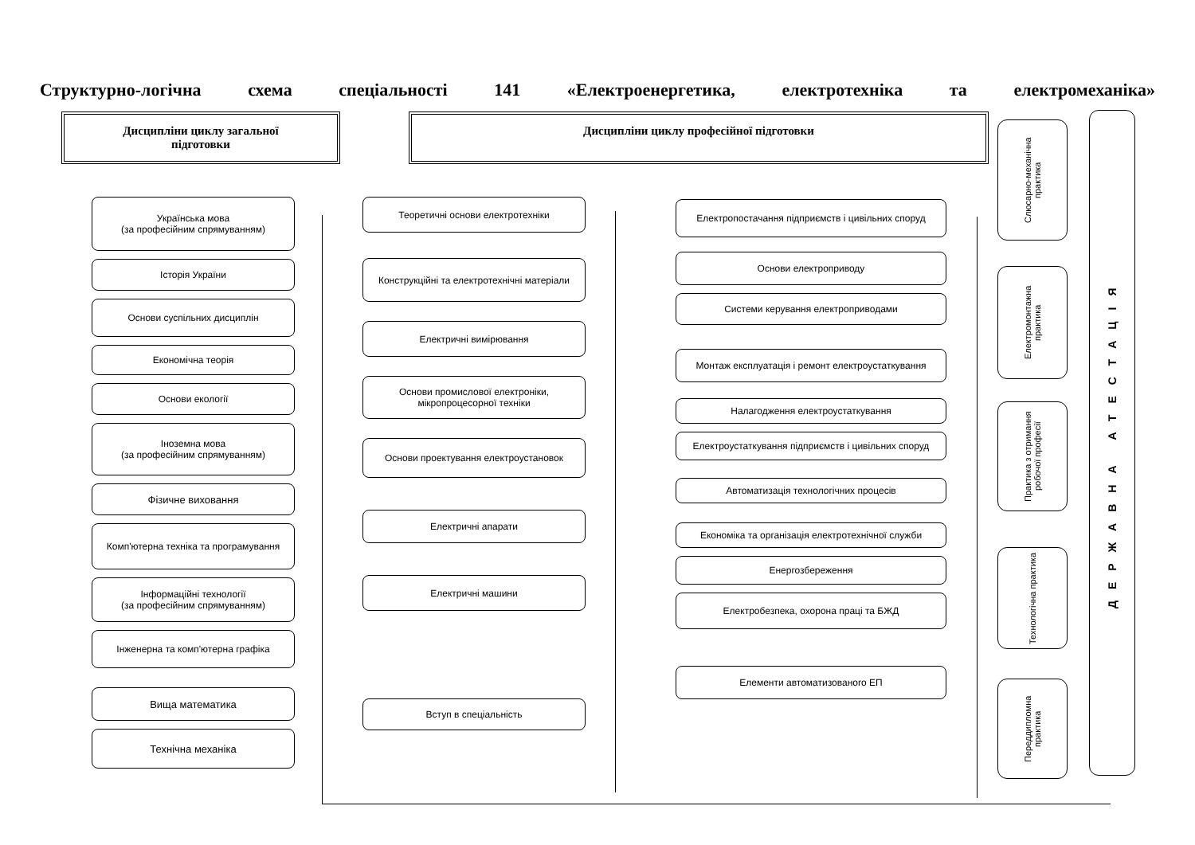Структурно-логічна схема спеціальності 141 «Електроенергетика, електротехніка та електромеханіка»
Дисципліни циклу загальної
підготовки
Дисципліни циклу професійної підготовки
Українська мова
(за професійним спрямуванням)
Історія України
Основи суспільних дисциплін
Економічна теорія
Основи екології
Іноземна мова
(за професійним спрямуванням)
Фізичне виховання
Комп'ютерна техніка та програмування
Інформаційні технології
(за професійним спрямуванням)
Інженерна та комп'ютерна графіка
Вища математика
Технічна механіка
Теоретичні основи електротехніки
Конструкційні та електротехнічні матеріали
Електричні вимірювання
Основи промислової електроніки, мікропроцесорної техніки
Основи проектування електроустановок
Електричні апарати
Електричні машини
Вступ в спеціальність
Електропостачання підприємств і цивільних споруд
Основи електроприводу
Системи керування електроприводами
Монтаж експлуатація і ремонт електроустаткування
Налагодження електроустаткування
Електроустаткування підприємств і цивільних споруд
Автоматизація технологічних процесів
Економіка та організація електротехнічної служби
Енергозбереження
Електробезпека, охорона праці та БЖД
Елементи автоматизованого ЕП
Слюсарно-механічна практика
Електромонтажна практика
Практика з отримання робочої професії
Технологічна практика
Переддипломна практика
ДЕРЖАВНА АТЕСТАЦІЯ